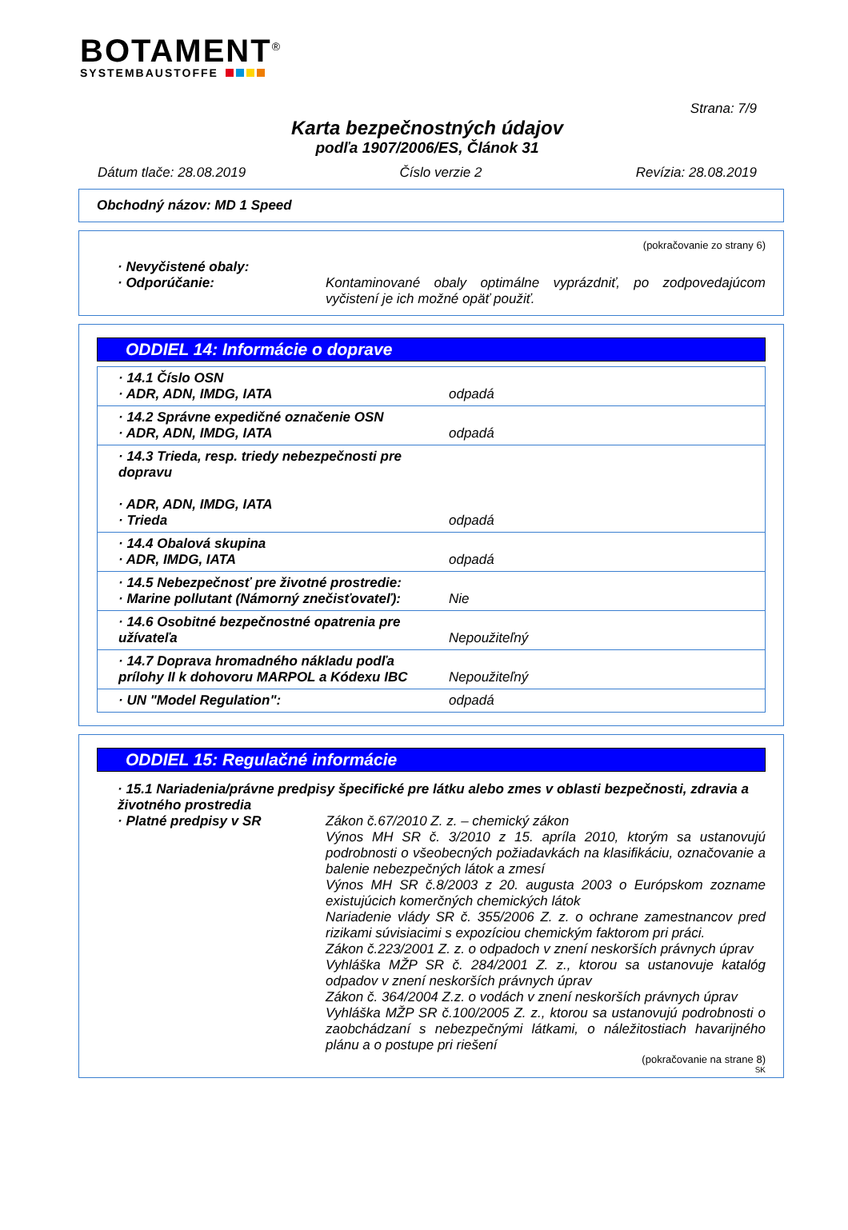BOTAMENT<sup>®</sup>
SYSTEMBAUSTOFFE
Strana: 7/9
Karta bezpečnostných údajov
podľa 1907/2006/ES, Článok 31
Dátum tlače: 28.08.2019 Číslo verzie 2 Revízia: 28.08.2019
Obchodný názov: MD 1 Speed
(pokračovanie zo strany 6)
· Nevyčistené obaly:
· Odporúčanie: Kontaminované obaly optimálne vyprázdniť, po zodpovedajúcom vyčistení je ich možné opäť použiť.
ODDIEL 14: Informácie o doprave
| · 14.1 Číslo OSN · ADR, ADN, IMDG, IATA | odpadá |
| · 14.2 Správne expedičné označenie OSN · ADR, ADN, IMDG, IATA | odpadá |
| · 14.3 Trieda, resp. triedy nebezpečnosti pre dopravu · ADR, ADN, IMDG, IATA · Trieda | odpadá |
| · 14.4 Obalová skupina · ADR, IMDG, IATA | odpadá |
| · 14.5 Nebezpečnosť pre životné prostredie: · Marine pollutant (Námorný znečisťovateľ): | Nie |
| · 14.6 Osobitné bezpečnostné opatrenia pre užívateľa | Nepoužiteľný |
| · 14.7 Doprava hromadného nákladu podľa prílohy II k dohovoru MARPOL a Kódexu IBC | Nepoužiteľný |
| · UN "Model Regulation": | odpadá |
ODDIEL 15: Regulačné informácie
· 15.1 Nariadenia/právne predpisy špecifické pre látku alebo zmes v oblasti bezpečnosti, zdravia a životného prostredia
· Platné predpisy v SR Zákon č.67/2010 Z. z. – chemický zákon
Výnos MH SR č. 3/2010 z 15. apríla 2010, ktorým sa ustanovujú podrobnosti o všeobecných požiadavkách na klasifikáciu, označovanie a balenie nebezpečných látok a zmesí
Výnos MH SR č.8/2003 z 20. augusta 2003 o Európskom zozname existujúcich komerčných chemických látok
Nariadenie vlády SR č. 355/2006 Z. z. o ochrane zamestnancov pred rizikami súvisiacimi s expozíciou chemickým faktorom pri práci.
Zákon č.223/2001 Z. z. o odpadoch v znení neskorších právnych úprav
Vyhláška MŽP SR č. 284/2001 Z. z., ktorou sa ustanovuje katalóg odpadov v znení neskorších právnych úprav
Zákon č. 364/2004 Z.z. o vodách v znení neskorších právnych úprav
Vyhláška MŽP SR č.100/2005 Z. z., ktorou sa ustanovujú podrobnosti o zaobchádzaní s nebezpečnými látkami, o náležitostiach havarijného plánu a o postupe pri riešení
(pokračovanie na strane 8)
SK